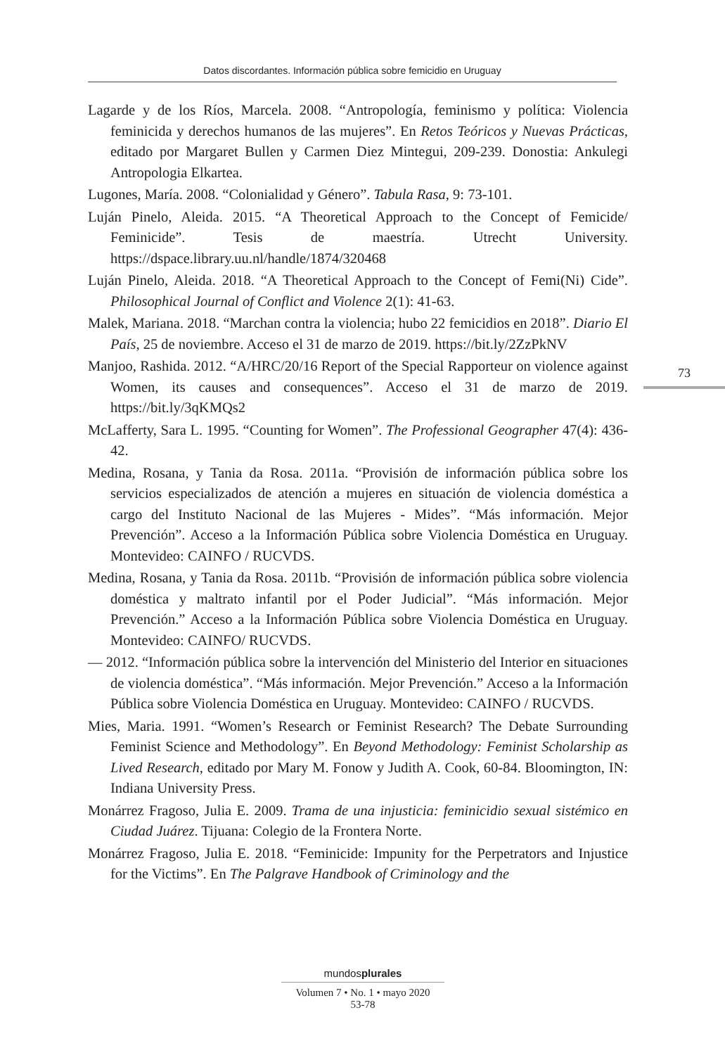Datos discordantes. Información pública sobre femicidio en Uruguay
Lagarde y de los Ríos, Marcela. 2008. “Antropología, feminismo y política: Violencia feminicida y derechos humanos de las mujeres”. En Retos Teóricos y Nuevas Prácticas, editado por Margaret Bullen y Carmen Diez Mintegui, 209-239. Donostia: Ankulegi Antropologia Elkartea.
Lugones, María. 2008. “Colonialidad y Género”. Tabula Rasa, 9: 73-101.
Luján Pinelo, Aleida. 2015. “A Theoretical Approach to the Concept of Femicide/ Feminicide”. Tesis de maestría. Utrecht University. https://dspace.library.uu.nl/handle/1874/320468
Luján Pinelo, Aleida. 2018. “A Theoretical Approach to the Concept of Femi(Ni) Cide”. Philosophical Journal of Conflict and Violence 2(1): 41-63.
Malek, Mariana. 2018. “Marchan contra la violencia; hubo 22 femicidios en 2018”. Diario El País, 25 de noviembre. Acceso el 31 de marzo de 2019. https://bit.ly/2ZzPkNV
Manjoo, Rashida. 2012. “A/HRC/20/16 Report of the Special Rapporteur on violence against Women, its causes and consequences”. Acceso el 31 de marzo de 2019. https://bit.ly/3qKMQs2
McLafferty, Sara L. 1995. “Counting for Women”. The Professional Geographer 47(4): 436-42.
Medina, Rosana, y Tania da Rosa. 2011a. “Provisión de información pública sobre los servicios especializados de atención a mujeres en situación de violencia doméstica a cargo del Instituto Nacional de las Mujeres - Mides”. “Más información. Mejor Prevención”. Acceso a la Información Pública sobre Violencia Doméstica en Uruguay. Montevideo: CAINFO / RUCVDS.
Medina, Rosana, y Tania da Rosa. 2011b. “Provisión de información pública sobre violencia doméstica y maltrato infantil por el Poder Judicial”. “Más información. Mejor Prevención.” Acceso a la Información Pública sobre Violencia Doméstica en Uruguay. Montevideo: CAINFO/ RUCVDS.
— 2012. “Información pública sobre la intervención del Ministerio del Interior en situaciones de violencia doméstica”. “Más información. Mejor Prevención.” Acceso a la Información Pública sobre Violencia Doméstica en Uruguay. Montevideo: CAINFO / RUCVDS.
Mies, Maria. 1991. “Women’s Research or Feminist Research? The Debate Surrounding Feminist Science and Methodology”. En Beyond Methodology: Feminist Scholarship as Lived Research, editado por Mary M. Fonow y Judith A. Cook, 60-84. Bloomington, IN: Indiana University Press.
Monárrez Fragoso, Julia E. 2009. Trama de una injusticia: feminicidio sexual sistémico en Ciudad Juárez. Tijuana: Colegio de la Frontera Norte.
Monárrez Fragoso, Julia E. 2018. “Feminicide: Impunity for the Perpetrators and Injustice for the Victims”. En The Palgrave Handbook of Criminology and the
73
mundosplurales
Volumen 7 • No. 1 • mayo 2020
53-78